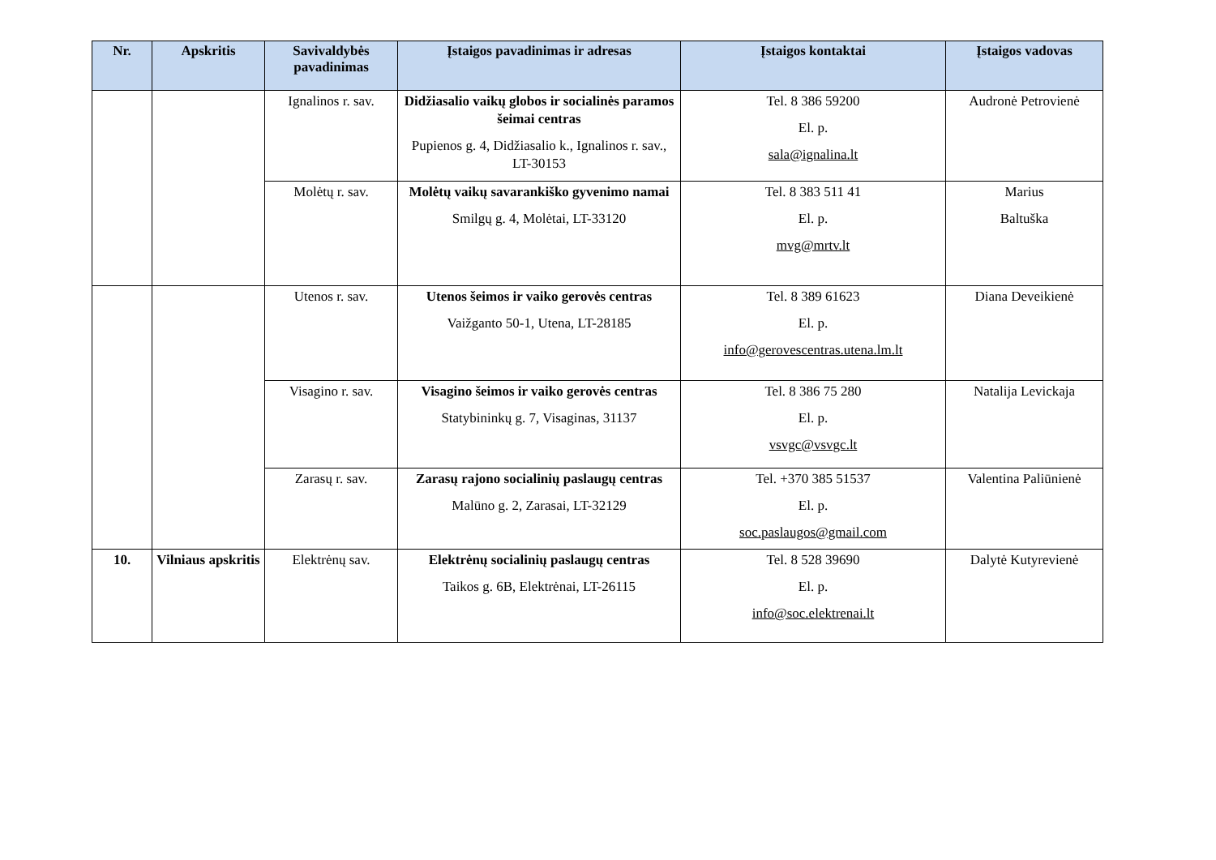| Nr. | Apskritis | Savivaldybės pavadinimas | Įstaigos pavadinimas ir adresas | Įstaigos kontaktai | Įstaigos vadovas |
| --- | --- | --- | --- | --- | --- |
| | | Ignalinos r. sav. | Didžiasalio vaikų globos ir socialinės paramos šeimai centras Pupienos g. 4, Didžiasalio k., Ignalinos r. sav., LT-30153 | Tel. 8 386 59200 El. p. sala@ignalina.lt | Audronė Petrovienė |
| | | Molėtų r. sav. | Molėtų vaikų savarankiško gyvenimo namai Smilgų g. 4, Molėtai, LT-33120 | Tel. 8 383 511 41 El. p. mvg@mrtv.lt | Marius Baltuška |
| | | Utenos r. sav. | Utenos šeimos ir vaiko gerovės centras Vaižganto 50-1, Utena, LT-28185 | Tel. 8 389 61623 El. p. info@gerovescentras.utena.lm.lt | Diana Deveikienė |
| | | Visagino r. sav. | Visagino šeimos ir vaiko gerovės centras Statybininkų g. 7, Visaginas, 31137 | Tel. 8 386 75 280 El. p. vsvgc@vsvgc.lt | Natalija Levickaja |
| | | Zarasų r. sav. | Zarasų rajono socialinių paslaugų centras Malūno g. 2, Zarasai, LT-32129 | Tel. +370 385 51537 El. p. soc.paslaugos@gmail.com | Valentina Paliūnienė |
| 10. | Vilniaus apskritis | Elektrėnų sav. | Elektrėnų socialinių paslaugų centras Taikos g. 6B, Elektrėnai, LT-26115 | Tel. 8 528 39690 El. p. info@soc.elektrenai.lt | Dalytė Kutyrevienė |